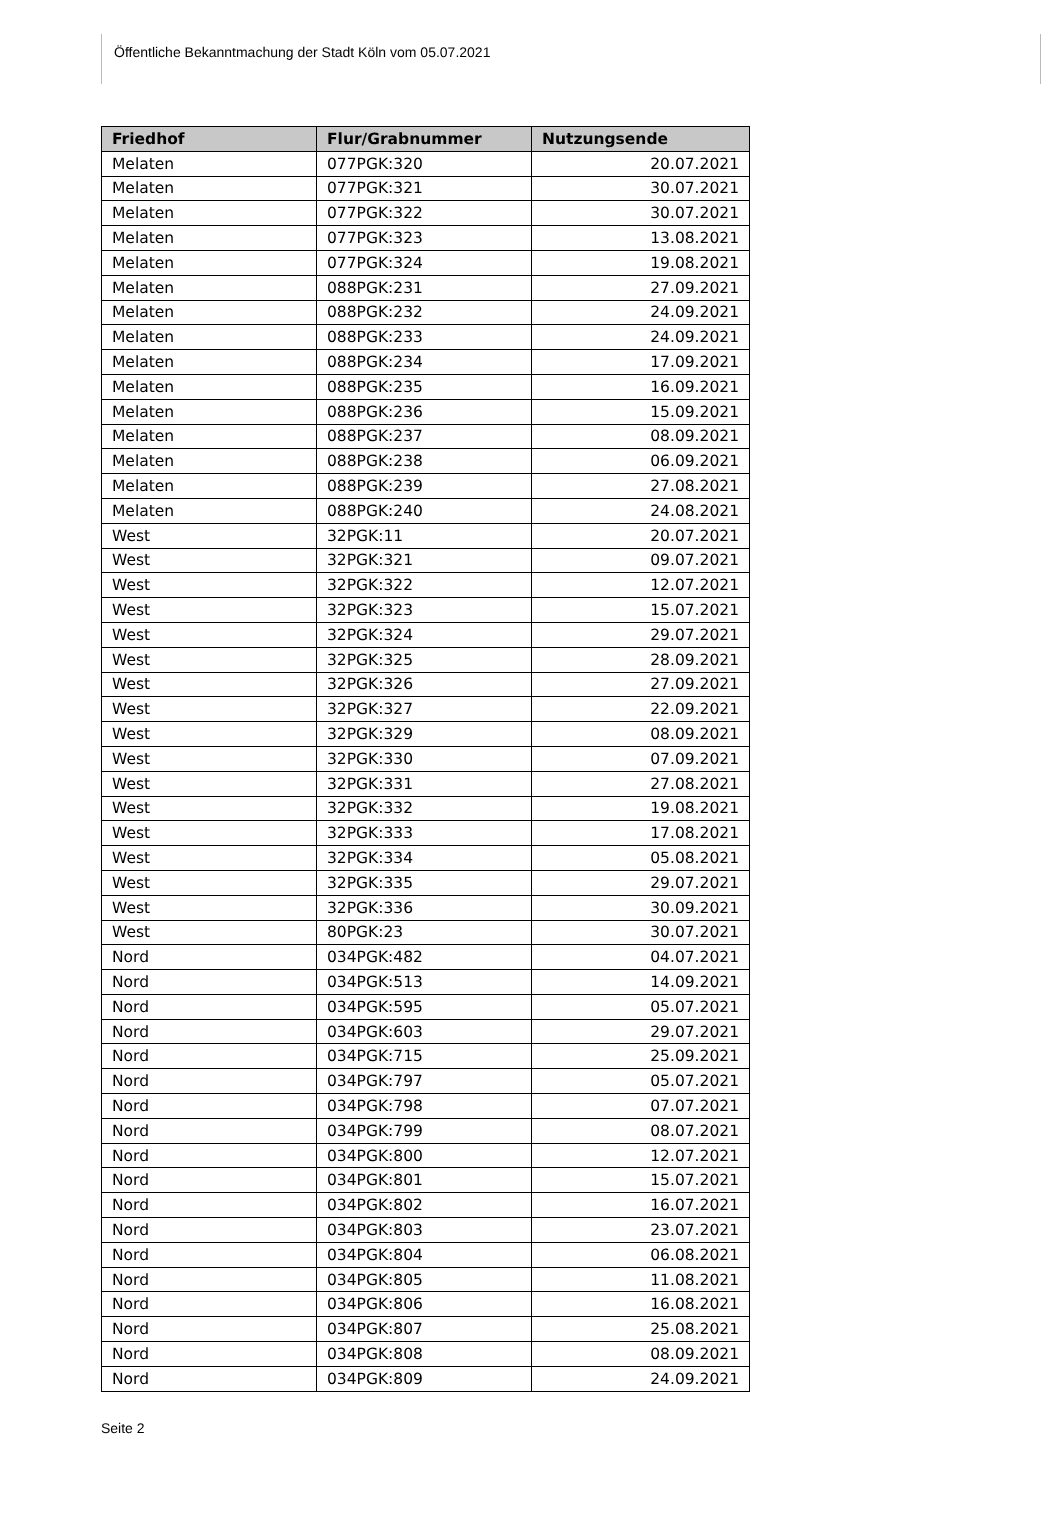Öffentliche Bekanntmachung der Stadt Köln vom 05.07.2021
| Friedhof | Flur/Grabnummer | Nutzungsende |
| --- | --- | --- |
| Melaten | 077PGK:320 | 20.07.2021 |
| Melaten | 077PGK:321 | 30.07.2021 |
| Melaten | 077PGK:322 | 30.07.2021 |
| Melaten | 077PGK:323 | 13.08.2021 |
| Melaten | 077PGK:324 | 19.08.2021 |
| Melaten | 088PGK:231 | 27.09.2021 |
| Melaten | 088PGK:232 | 24.09.2021 |
| Melaten | 088PGK:233 | 24.09.2021 |
| Melaten | 088PGK:234 | 17.09.2021 |
| Melaten | 088PGK:235 | 16.09.2021 |
| Melaten | 088PGK:236 | 15.09.2021 |
| Melaten | 088PGK:237 | 08.09.2021 |
| Melaten | 088PGK:238 | 06.09.2021 |
| Melaten | 088PGK:239 | 27.08.2021 |
| Melaten | 088PGK:240 | 24.08.2021 |
| West | 32PGK:11 | 20.07.2021 |
| West | 32PGK:321 | 09.07.2021 |
| West | 32PGK:322 | 12.07.2021 |
| West | 32PGK:323 | 15.07.2021 |
| West | 32PGK:324 | 29.07.2021 |
| West | 32PGK:325 | 28.09.2021 |
| West | 32PGK:326 | 27.09.2021 |
| West | 32PGK:327 | 22.09.2021 |
| West | 32PGK:329 | 08.09.2021 |
| West | 32PGK:330 | 07.09.2021 |
| West | 32PGK:331 | 27.08.2021 |
| West | 32PGK:332 | 19.08.2021 |
| West | 32PGK:333 | 17.08.2021 |
| West | 32PGK:334 | 05.08.2021 |
| West | 32PGK:335 | 29.07.2021 |
| West | 32PGK:336 | 30.09.2021 |
| West | 80PGK:23 | 30.07.2021 |
| Nord | 034PGK:482 | 04.07.2021 |
| Nord | 034PGK:513 | 14.09.2021 |
| Nord | 034PGK:595 | 05.07.2021 |
| Nord | 034PGK:603 | 29.07.2021 |
| Nord | 034PGK:715 | 25.09.2021 |
| Nord | 034PGK:797 | 05.07.2021 |
| Nord | 034PGK:798 | 07.07.2021 |
| Nord | 034PGK:799 | 08.07.2021 |
| Nord | 034PGK:800 | 12.07.2021 |
| Nord | 034PGK:801 | 15.07.2021 |
| Nord | 034PGK:802 | 16.07.2021 |
| Nord | 034PGK:803 | 23.07.2021 |
| Nord | 034PGK:804 | 06.08.2021 |
| Nord | 034PGK:805 | 11.08.2021 |
| Nord | 034PGK:806 | 16.08.2021 |
| Nord | 034PGK:807 | 25.08.2021 |
| Nord | 034PGK:808 | 08.09.2021 |
| Nord | 034PGK:809 | 24.09.2021 |
Seite 2